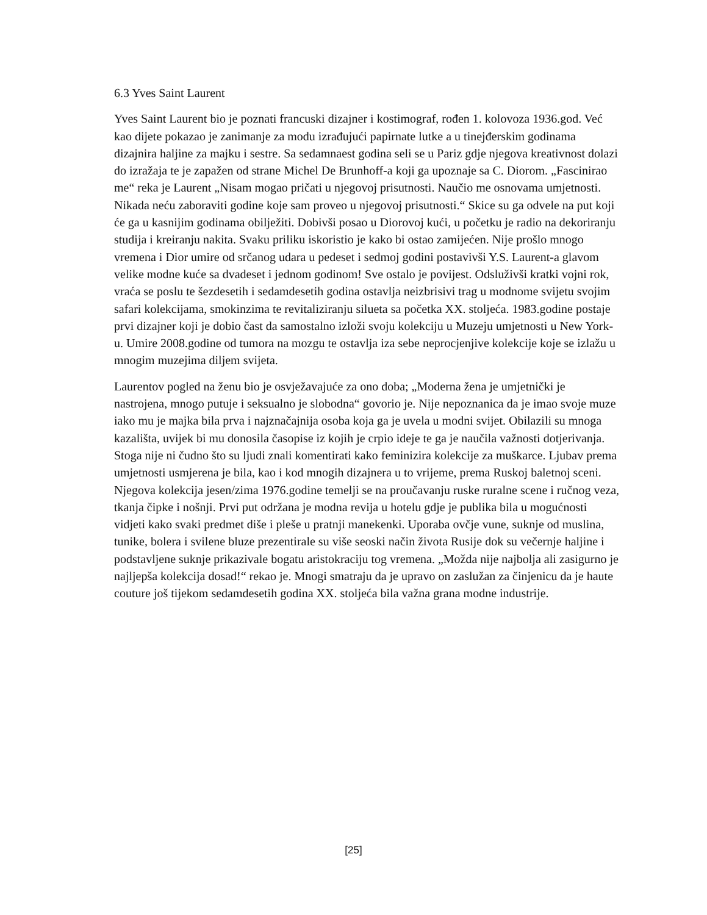6.3 Yves Saint Laurent
Yves Saint Laurent bio je poznati francuski dizajner i kostimograf, rođen 1. kolovoza 1936.god. Već kao dijete pokazao je zanimanje za modu izrađujući papirnate lutke a u tinejđerskim godinama dizajnira haljine za majku i sestre. Sa sedamnaest godina seli se u Pariz gdje njegova kreativnost dolazi do izražaja te je zapažen od strane Michel De Brunhoff-a koji ga upoznaje sa C. Diorom. „Fascinirao me“ reka je Laurent „Nisam mogao pričati u njegovoj prisutnosti. Naučio me osnovama umjetnosti. Nikada neću zaboraviti godine koje sam proveo u njegovoj prisutnosti.“ Skice su ga odvele na put koji će ga u kasnijim godinama obilježiti. Dobivši posao u Diorovoj kući, u početku je radio na dekoriranju studija i kreiranju nakita. Svaku priliku iskoristio je kako bi ostao zamijećen. Nije prošlo mnogo vremena i Dior umire od srčanog udara u pedeset i sedmoj godini postavivši Y.S. Laurent-a glavom velike modne kuće sa dvadeset i jednom godinom! Sve ostalo je povijest. Odsluživši kratki vojni rok, vraća se poslu te šezdesetih i sedamdesetih godina ostavlja neizbrisivi trag u modnome svijetu svojim safari kolekcijama, smokinzima te revitaliziranju silueta sa početka XX. stoljeća. 1983.godine postaje prvi dizajner koji je dobio čast da samostalno izloži svoju kolekciju u Muzeju umjetnosti u New York-u. Umire 2008.godine od tumora na mozgu te ostavlja iza sebe neprocjenjive kolekcije koje se izlažu u mnogim muzejima diljem svijeta.
Laurentov pogled na ženu bio je osvježavajuće za ono doba; „Moderna žena je umjetnički je nastrojena, mnogo putuje i seksualno je slobodna“ govorio je. Nije nepoznanica da je imao svoje muze iako mu je majka bila prva i najznačajnija osoba koja ga je uvela u modni svijet. Obilazili su mnoga kazališta, uvijek bi mu donosila časopise iz kojih je crpio ideje te ga je naučila važnosti dotjerivanja. Stoga nije ni čudno što su ljudi znali komentirati kako feminizira kolekcije za muškarce. Ljubav prema umjetnosti usmjerena je bila, kao i kod mnogih dizajnera u to vrijeme, prema Ruskoj baletnoj sceni. Njegova kolekcija jesen/zima 1976.godine temelji se na proučavanju ruske ruralne scene i ručnog veza, tkanja čipke i nošnji. Prvi put održana je modna revija u hotelu gdje je publika bila u mogućnosti vidjeti kako svaki predmet diše i pleše u pratnji manekenki. Uporaba ovčje vune, suknje od muslina, tunike, bolera i svilene bluze prezentirale su više seoski način života Rusije dok su večernje haljine i podstavljene suknje prikazivale bogatu aristokraciju tog vremena. „Možda nije najbolja ali zasigurno je najljepša kolekcija dosad!“ rekao je. Mnogi smatraju da je upravo on zaslužan za činjenicu da je haute couture još tijekom sedamdesetih godina XX. stoljeća bila važna grana modne industrije.
[25]